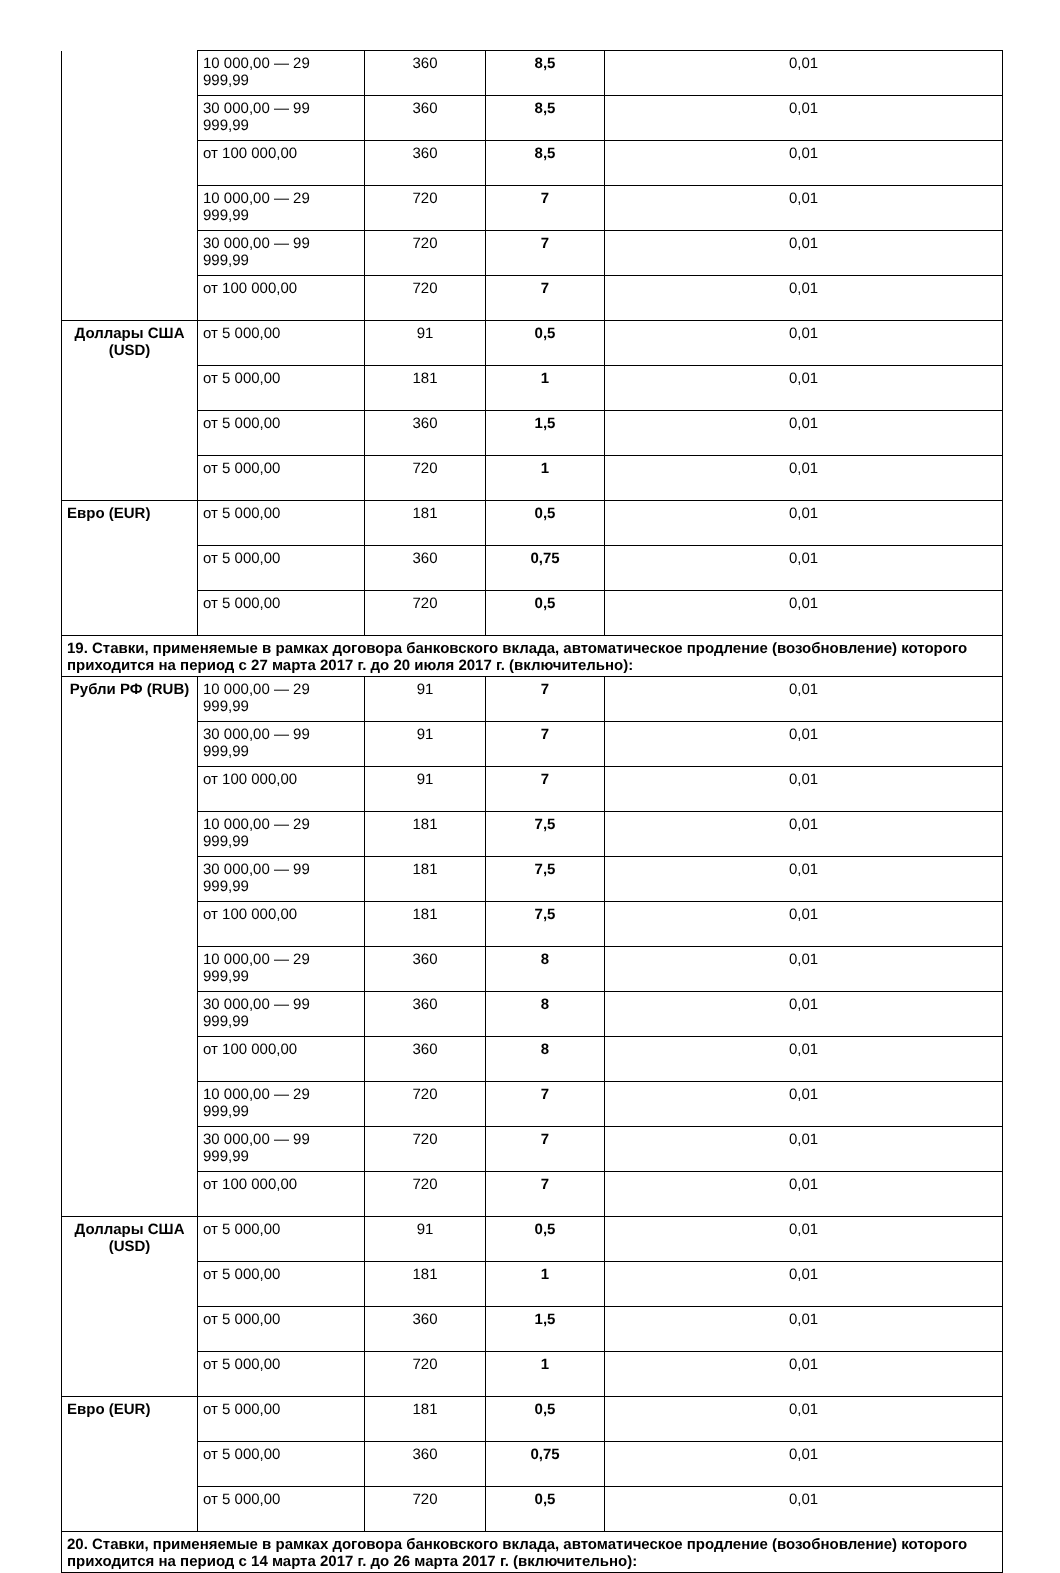| | 10 000,00 — 29 999,99 | 360 | 8,5 | 0,01 |
| | 30 000,00 — 99 999,99 | 360 | 8,5 | 0,01 |
| | от 100 000,00 | 360 | 8,5 | 0,01 |
| | 10 000,00 — 29 999,99 | 720 | 7 | 0,01 |
| | 30 000,00 — 99 999,99 | 720 | 7 | 0,01 |
| | от 100 000,00 | 720 | 7 | 0,01 |
| Доллары США (USD) | от 5 000,00 | 91 | 0,5 | 0,01 |
| | от 5 000,00 | 181 | 1 | 0,01 |
| | от 5 000,00 | 360 | 1,5 | 0,01 |
| | от 5 000,00 | 720 | 1 | 0,01 |
| Евро (EUR) | от 5 000,00 | 181 | 0,5 | 0,01 |
| | от 5 000,00 | 360 | 0,75 | 0,01 |
| | от 5 000,00 | 720 | 0,5 | 0,01 |
| 19. Ставки, применяемые в рамках договора банковского вклада, автоматическое продление (возобновление) которого приходится на период с 27 марта 2017 г. до 20 июля 2017 г. (включительно): | | | | |
| Рубли РФ (RUB) | 10 000,00 — 29 999,99 | 91 | 7 | 0,01 |
| | 30 000,00 — 99 999,99 | 91 | 7 | 0,01 |
| | от 100 000,00 | 91 | 7 | 0,01 |
| | 10 000,00 — 29 999,99 | 181 | 7,5 | 0,01 |
| | 30 000,00 — 99 999,99 | 181 | 7,5 | 0,01 |
| | от 100 000,00 | 181 | 7,5 | 0,01 |
| | 10 000,00 — 29 999,99 | 360 | 8 | 0,01 |
| | 30 000,00 — 99 999,99 | 360 | 8 | 0,01 |
| | от 100 000,00 | 360 | 8 | 0,01 |
| | 10 000,00 — 29 999,99 | 720 | 7 | 0,01 |
| | 30 000,00 — 99 999,99 | 720 | 7 | 0,01 |
| | от 100 000,00 | 720 | 7 | 0,01 |
| Доллары США (USD) | от 5 000,00 | 91 | 0,5 | 0,01 |
| | от 5 000,00 | 181 | 1 | 0,01 |
| | от 5 000,00 | 360 | 1,5 | 0,01 |
| | от 5 000,00 | 720 | 1 | 0,01 |
| Евро (EUR) | от 5 000,00 | 181 | 0,5 | 0,01 |
| | от 5 000,00 | 360 | 0,75 | 0,01 |
| | от 5 000,00 | 720 | 0,5 | 0,01 |
| 20. Ставки, применяемые в рамках договора банковского вклада, автоматическое продление (возобновление) которого приходится на период с 14 марта 2017 г. до 26 марта 2017 г. (включительно): | | | | |